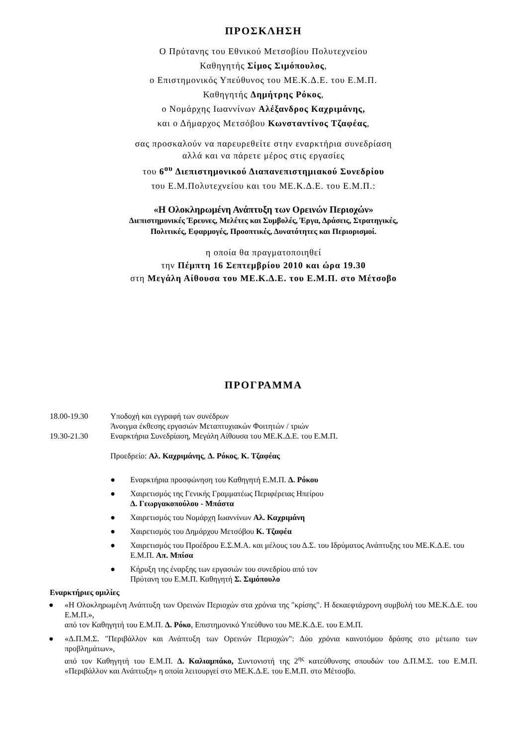ΠΡΟΣΚΛΗΣΗ
Ο Πρύτανης του Εθνικού Μετσοβίου Πολυτεχνείου
Καθηγητής Σίμος Σιμόπουλος,
ο Επιστημονικός Υπεύθυνος του ΜΕ.Κ.Δ.Ε. του Ε.Μ.Π.
Καθηγητής Δημήτρης Ρόκος,
ο Νομάρχης Ιωαννίνων Αλέξανδρος Καχριμάνης,
και ο Δήμαρχος Μετσόβου Κωνσταντίνος Τζαφέας,
σας προσκαλούν να παρευρεθείτε στην εναρκτήρια συνεδρίαση
αλλά και να πάρετε μέρος στις εργασίες
του 6<sup>ου</sup> Διεπιστημονικού Διαπανεπιστημιακού Συνεδρίου
του Ε.Μ.Πολυτεχνείου και του ΜΕ.Κ.Δ.Ε. του Ε.Μ.Π.:
«Η Ολοκληρωμένη Ανάπτυξη των Ορεινών Περιοχών»
Διεπιστημονικές Έρευνες, Μελέτες και Συμβολές, Έργα, Δράσεις, Στρατηγικές,
Πολιτικές, Εφαρμογές, Προοπτικές, Δυνατότητες και Περιορισμοί.
η οποία θα πραγματοποιηθεί
την Πέμπτη 16 Σεπτεμβρίου 2010 και ώρα 19.30
στη Μεγάλη Αίθουσα του ΜΕ.Κ.Δ.Ε. του Ε.Μ.Π. στο Μέτσοβο
ΠΡΟΓΡΑΜΜΑ
18.00-19.30 Υποδοχή και εγγραφή των συνέδρων
Άνοιγμα έκθεσης εργασιών Μεταπτυχιακών Φοιτητών / τριών
19.30-21.30 Εναρκτήρια Συνεδρίαση, Μεγάλη Αίθουσα του ΜΕ.Κ.Δ.Ε. του Ε.Μ.Π.
Προεδρείο: Αλ. Καχριμάνης, Δ. Ρόκος, Κ. Τζαφέας
● Εναρκτήρια προσφώνηση του Καθηγητή Ε.Μ.Π. Δ. Ρόκου
● Χαιρετισμός της Γενικής Γραμματέως Περιφέρειας Ηπείρου
Δ. Γεωργακοπούλου - Μπάστα
● Χαιρετισμός του Νομάρχη Ιωαννίνων Αλ. Καχριμάνη
● Χαιρετισμός του Δημάρχου Μετσόβου Κ. Τζαφέα
● Χαιρετισμός του Προέδρου Ε.Σ.Μ.Α. και μέλους του Δ.Σ. του Ιδρύματος Ανάπτυξης του ΜΕ.Κ.Δ.Ε. του Ε.Μ.Π. Απ. Μπίσα
● Κήρυξη της έναρξης των εργασιών του συνεδρίου από τον
Πρύτανη του Ε.Μ.Π. Καθηγητή Σ. Σιμόπουλο
Εναρκτήριες ομιλίες
● «Η Ολοκληρωμένη Ανάπτυξη των Ορεινών Περιοχών στα χρόνια της "κρίσης". Η δεκαεφτάχρονη συμβολή του ΜΕ.Κ.Δ.Ε. του Ε.Μ.Π.»,
από τον Καθηγητή του Ε.Μ.Π. Δ. Ρόκο, Επιστημονικό Υπεύθυνο του ΜΕ.Κ.Δ.Ε. του Ε.Μ.Π.
● «Δ.Π.Μ.Σ. "Περιβάλλον και Ανάπτυξη των Ορεινών Περιοχών": Δύο χρόνια καινοτόμου δράσης στο μέτωπο των προβλημάτων»,
από τον Καθηγητή του Ε.Μ.Π. Δ. Καλιαμπάκο, Συντονιστή της 2<sup>ης</sup> κατεύθυνσης σπουδών του Δ.Π.Μ.Σ. του Ε.Μ.Π. «Περιβάλλον και Ανάπτυξη» η οποία λειτουργεί στο ΜΕ.Κ.Δ.Ε. του Ε.Μ.Π. στο Μέτσοβο.